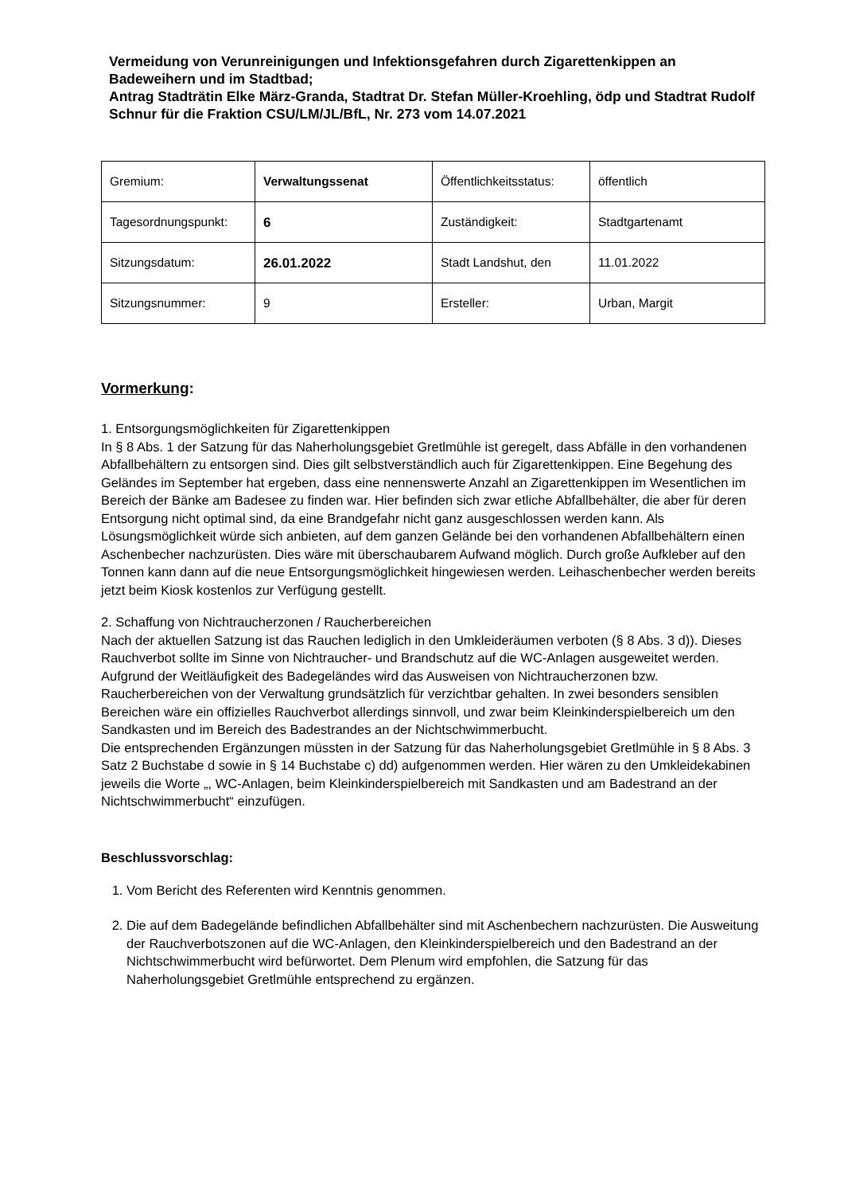Vermeidung von Verunreinigungen und Infektionsgefahren durch Zigarettenkippen an Badeweihern und im Stadtbad;
Antrag Stadträtin Elke März-Granda, Stadtrat Dr. Stefan Müller-Kroehling, ödp und Stadtrat Rudolf Schnur für die Fraktion CSU/LM/JL/BfL, Nr. 273 vom 14.07.2021
| Gremium: | Verwaltungssenat | Öffentlichkeitsstatus: | öffentlich |
| Tagesordnungspunkt: | 6 | Zuständigkeit: | Stadtgartenamt |
| Sitzungsdatum: | 26.01.2022 | Stadt Landshut, den | 11.01.2022 |
| Sitzungsnummer: | 9 | Ersteller: | Urban, Margit |
Vormerkung:
1. Entsorgungsmöglichkeiten für Zigarettenkippen
In § 8 Abs. 1 der Satzung für das Naherholungsgebiet Gretlmühle ist geregelt, dass Abfälle in den vorhandenen Abfallbehältern zu entsorgen sind. Dies gilt selbstverständlich auch für Zigarettenkippen. Eine Begehung des Geländes im September hat ergeben, dass eine nennenswerte Anzahl an Zigarettenkippen im Wesentlichen im Bereich der Bänke am Badesee zu finden war. Hier befinden sich zwar etliche Abfallbehälter, die aber für deren Entsorgung nicht optimal sind, da eine Brandgefahr nicht ganz ausgeschlossen werden kann. Als Lösungsmöglichkeit würde sich anbieten, auf dem ganzen Gelände bei den vorhandenen Abfallbehältern einen Aschenbecher nachzurüsten. Dies wäre mit überschaubarem Aufwand möglich. Durch große Aufkleber auf den Tonnen kann dann auf die neue Entsorgungsmöglichkeit hingewiesen werden. Leihaschenbecher werden bereits jetzt beim Kiosk kostenlos zur Verfügung gestellt.
2. Schaffung von Nichtraucherzonen / Raucherbereichen
Nach der aktuellen Satzung ist das Rauchen lediglich in den Umkleideräumen verboten (§ 8 Abs. 3 d)). Dieses Rauchverbot sollte im Sinne von Nichtraucher- und Brandschutz auf die WC-Anlagen ausgeweitet werden.
Aufgrund der Weitläufigkeit des Badegeländes wird das Ausweisen von Nichtraucherzonen bzw. Raucherbereichen von der Verwaltung grundsätzlich für verzichtbar gehalten. In zwei besonders sensiblen Bereichen wäre ein offizielles Rauchverbot allerdings sinnvoll, und zwar beim Kleinkinderspielbereich um den Sandkasten und im Bereich des Badestrandes an der Nichtschwimmerbucht.
Die entsprechenden Ergänzungen müssten in der Satzung für das Naherholungsgebiet Gretlmühle in § 8 Abs. 3 Satz 2 Buchstabe d sowie in § 14 Buchstabe c) dd) aufgenommen werden. Hier wären zu den Umkleidekabinen jeweils die Worte „, WC-Anlagen, beim Kleinkinderspielbereich mit Sandkasten und am Badestrand an der Nichtschwimmerbucht“ einzufügen.
Beschlussvorschlag:
1. Vom Bericht des Referenten wird Kenntnis genommen.
2. Die auf dem Badegelände befindlichen Abfallbehälter sind mit Aschenbechern nachzurüsten. Die Ausweitung der Rauchverbotszonen auf die WC-Anlagen, den Kleinkinderspielbereich und den Badestrand an der Nichtschwimmerbucht wird befürwortet. Dem Plenum wird empfohlen, die Satzung für das Naherholungsgebiet Gretlmühle entsprechend zu ergänzen.